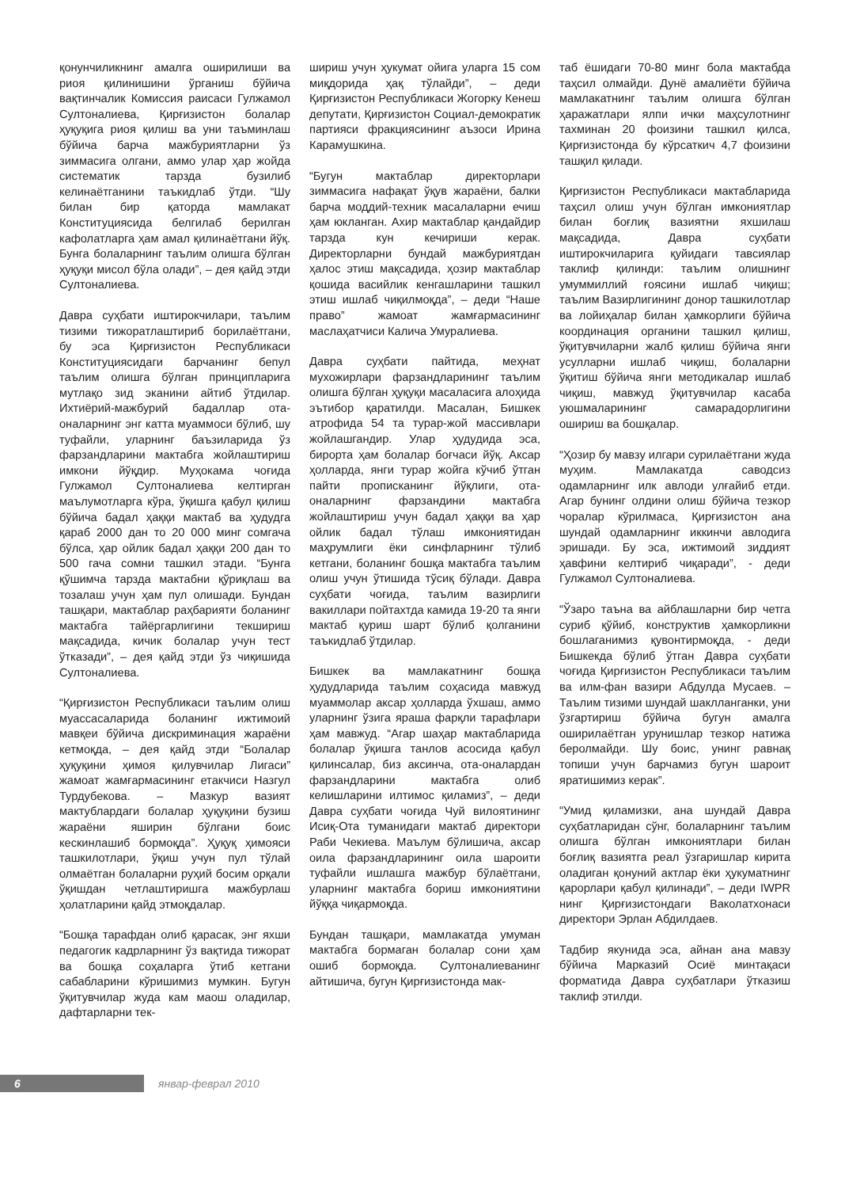қонунчиликнинг амалга оширилиши ва риоя қилинишини ўрганиш бўйича вақтинчалик Комиссия раисаси Гулжамол Султоналиева, Қирғизистон болалар ҳуқуқига риоя қилиш ва уни таъминлаш бўйича барча мажбуриятларни ўз зиммасига олгани, аммо улар ҳар жойда систематик тарзда бузилиб келинаётганини таъкидлаб ўтди. “Шу билан бир қаторда мамлакат Конституциясида белгилаб берилган кафолатларга ҳам амал қилинаётгани йўқ. Бунга болаларнинг таълим олишга бўлган ҳуқуқи мисол бўла олади”, – дея қайд этди Султоналиева.
Давра суҳбати иштирокчилари, таълим тизими тижоратлаштириб борилаётгани, бу эса Қирғизистон Республикаси Конституциясидаги барчанинг бепул таълим олишга бўлган принципларига мутлақо зид эканини айтиб ўтдилар. Ихтиёрий-мажбурий бадаллар ота-оналарнинг энг катта муаммоси бўлиб, шу туфайли, уларнинг баъзиларида ўз фарзандларини мактабга жойлаштириш имкони йўқдир. Муҳокама чоғида Гулжамол Султоналиева келтирган маълумотларга кўра, ўқишга қабул қилиш бўйича бадал ҳаққи мактаб ва ҳудудга қараб 2000 дан то 20 000 минг сомгача бўлса, ҳар ойлик бадал ҳаққи 200 дан то 500 гача сомни ташкил этади. “Бунга қўшимча тарзда мактабни қўриқлаш ва тозалаш учун ҳам пул олишади. Бундан ташқари, мактаблар раҳбарияти боланинг мактабга тайёргарлигини текшириш мақсадида, кичик болалар учун тест ўтказади”, – дея қайд этди ўз чиқишида Султоналиева.
“Қирғизистон Республикаси таълим олиш муассасаларида боланинг ижтимоий мавқеи бўйича дискриминация жараёни кетмоқда, – дея қайд этди “Болалар ҳуқуқини ҳимоя қилувчилар Лигаси” жамоат жамғармасининг етакчиси Назгул Турдубекова. – Мазкур вазият мактублардаги болалар ҳуқуқини бузиш жараёни яширин бўлгани боис кескинлашиб бормоқда”. Ҳуқуқ ҳимояси ташкилотлари, ўқиш учун пул тўлай олмаётган болаларни руҳий босим орқали ўқишдан четлаштиришга мажбурлаш ҳолатларини қайд этмоқдалар.
“Бошқа тарафдан олиб қарасак, энг яхши педагогик кадрларнинг ўз вақтида тижорат ва бошқа соҳаларга ўтиб кетгани сабабларини кўришимиз мумкин. Бугун ўқитувчилар жуда кам маош оладилар, дафтарларни тек-
шириш учун ҳукумат ойига уларга 15 сом миқдорида ҳақ тўлайди”, – деди Қирғизистон Республикаси Жогорку Кенеш депутати, Қирғизистон Социал-демократик партияси фракциясининг аъзоси Ирина Карамушкина.
“Бугун мактаблар директорлари зиммасига нафақат ўқув жараёни, балки барча моддий-техник масалаларни ечиш ҳам юкланган. Ахир мактаблар қандайдир тарзда кун кечириши керак. Директорларни бундай мажбуриятдан ҳалос этиш мақсадида, ҳозир мактаблар қошида васийлик кенгашларини ташкил этиш ишлаб чиқилмоқда”, – деди “Наше право” жамоат жамғармасининг маслаҳатчиси Калича Умуралиева.
Давра суҳбати пайтида, меҳнат мухожирлари фарзандларининг таълим олишга бўлган ҳуқуқи масаласига алоҳида эътибор қаратилди. Масалан, Бишкек атрофида 54 та турар-жой массивлари жойлашгандир. Улар ҳудудида эса, бирорта ҳам болалар боғчаси йўқ. Аксар ҳолларда, янги турар жойга кўчиб ўтган пайти прописканинг йўқлиги, ота-оналарнинг фарзандини мактабга жойлаштириш учун бадал ҳаққи ва ҳар ойлик бадал тўлаш имкониятидан маҳрумлиги ёки синфларнинг тўлиб кетгани, боланинг бошқа мактабга таълим олиш учун ўтишида тўсиқ бўлади. Давра суҳбати чоғида, таълим вазирлиги вакиллари пойтахтда камида 19-20 та янги мактаб қуриш шарт бўлиб қолганини таъкидлаб ўтдилар.
Бишкек ва мамлакатнинг бошқа ҳудудларида таълим соҳасида мавжуд муаммолар аксар ҳолларда ўхшаш, аммо уларнинг ўзига яраша фарқли тарафлари ҳам мавжуд. “Агар шаҳар мактабларида болалар ўқишга танлов асосида қабул қилинсалар, биз аксинча, ота-оналардан фарзандларини мактабга олиб келишларини илтимос қиламиз”, – деди Давра суҳбати чоғида Чуй вилоятининг Исиқ-Ота туманидаги мактаб директори Раби Чекиева. Маълум бўлишича, аксар оила фарзандларининг оила шароити туфайли ишлашга мажбур бўлаётгани, уларнинг мактабга бориш имкониятини йўққа чиқармоқда.
Бундан ташқари, мамлакатда умуман мактабга бормаган болалар сони ҳам ошиб бормоқда. Султоналиеванинг айтишича, бугун Қирғизистонда мак-
таб ёшидаги 70-80 минг бола мактабда таҳсил олмайди. Дунё амалиёти бўйича мамлакатнинг таълим олишга бўлган ҳаражатлари ялпи ички маҳсулотнинг тахминан 20 фоизини ташкил қилса, Қирғизистонда бу кўрсаткич 4,7 фоизини ташқил қилади.
Қирғизистон Республикаси мактабларида таҳсил олиш учун бўлган имкониятлар билан боғлиқ вазиятни яхшилаш мақсадида, Давра суҳбати иштирокчиларига қуйидаги тавсиялар таклиф қилинди: таълим олишнинг умуммиллий ғоясини ишлаб чиқиш; таълим Вазирлигининг донор ташкилотлар ва лойиҳалар билан ҳамкорлиги бўйича координация органини ташкил қилиш, ўқитувчиларни жалб қилиш бўйича янги усулларни ишлаб чиқиш, болаларни ўқитиш бўйича янги методикалар ишлаб чиқиш, мавжуд ўқитувчилар касаба уюшмаларининг самарадорлигини ошириш ва бошқалар.
“Ҳозир бу мавзу илгари сурилаётгани жуда муҳим. Мамлакатда саводсиз одамларнинг илк авлоди улғайиб етди. Агар бунинг олдини олиш бўйича тезкор чоралар кўрилмаса, Қирғизистон ана шундай одамларнинг иккинчи авлодига эришади. Бу эса, ижтимоий зиддият ҳавфини келтириб чиқаради”, - деди Гулжамол Султоналиева.
“Ўзаро таъна ва айблашларни бир четга суриб қўйиб, конструктив ҳамкорликни бошлаганимиз қувонтирмоқда, - деди Бишкекда бўлиб ўтган Давра суҳбати чоғида Қирғизистон Республикаси таълим ва илм-фан вазири Абдулда Мусаев. – Таълим тизими шундай шаклланганки, уни ўзгартириш бўйича бугун амалга оширилаётган урунишлар тезкор натижа беролмайди. Шу боис, унинг равнақ топиши учун барчамиз бугун шароит яратишимиз керак”.
“Умид қиламизки, ана шундай Давра суҳбатларидан сўнг, болаларнинг таълим олишга бўлган имкониятлари билан боғлиқ вазиятга реал ўзгаришлар кирита оладиган қонуний актлар ёки ҳукуматнинг қарорлари қабул қилинади”, – деди IWPR нинг Қирғизистондаги Ваколатхонаси директори Эрлан Абдилдаев.
Тадбир якунида эса, айнан ана мавзу бўйича Марказий Осиё минтақаси форматида Давра суҳбатлари ўтказиш таклиф этилди.
6 январ-феврал 2010